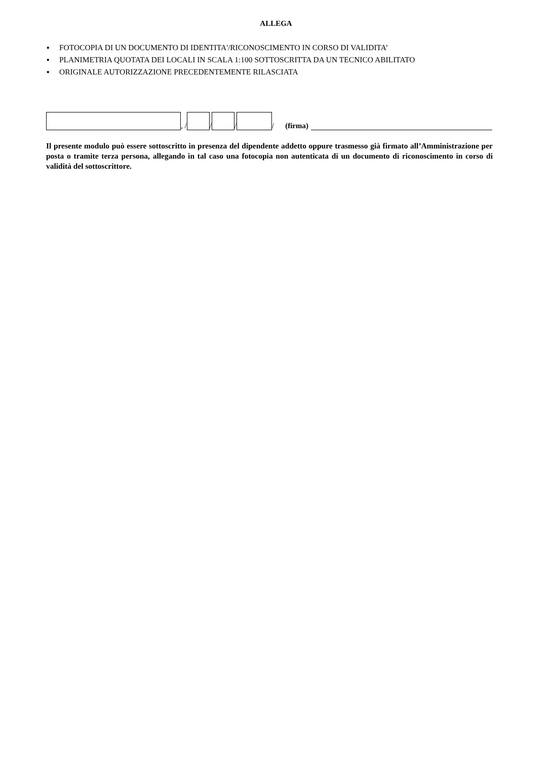ALLEGA
▪ FOTOCOPIA DI UN DOCUMENTO DI IDENTITA'/RICONOSCIMENTO IN CORSO DI VALIDITA’
▪ PLANIMETRIA QUOTATA DEI LOCALI IN SCALA 1:100 SOTTOSCRITTA DA UN TECNICO ABILITATO
▪ ORIGINALE AUTORIZZAZIONE PRECEDENTEMENTE RILASCIATA
, /
/
/
/ (firma)
Il presente modulo può essere sottoscritto in presenza del dipendente addetto oppure trasmesso già firmato all’Amministrazione per posta o tramite terza persona, allegando in tal caso una fotocopia non autenticata di un documento di riconoscimento in corso di validità del sottoscrittore.